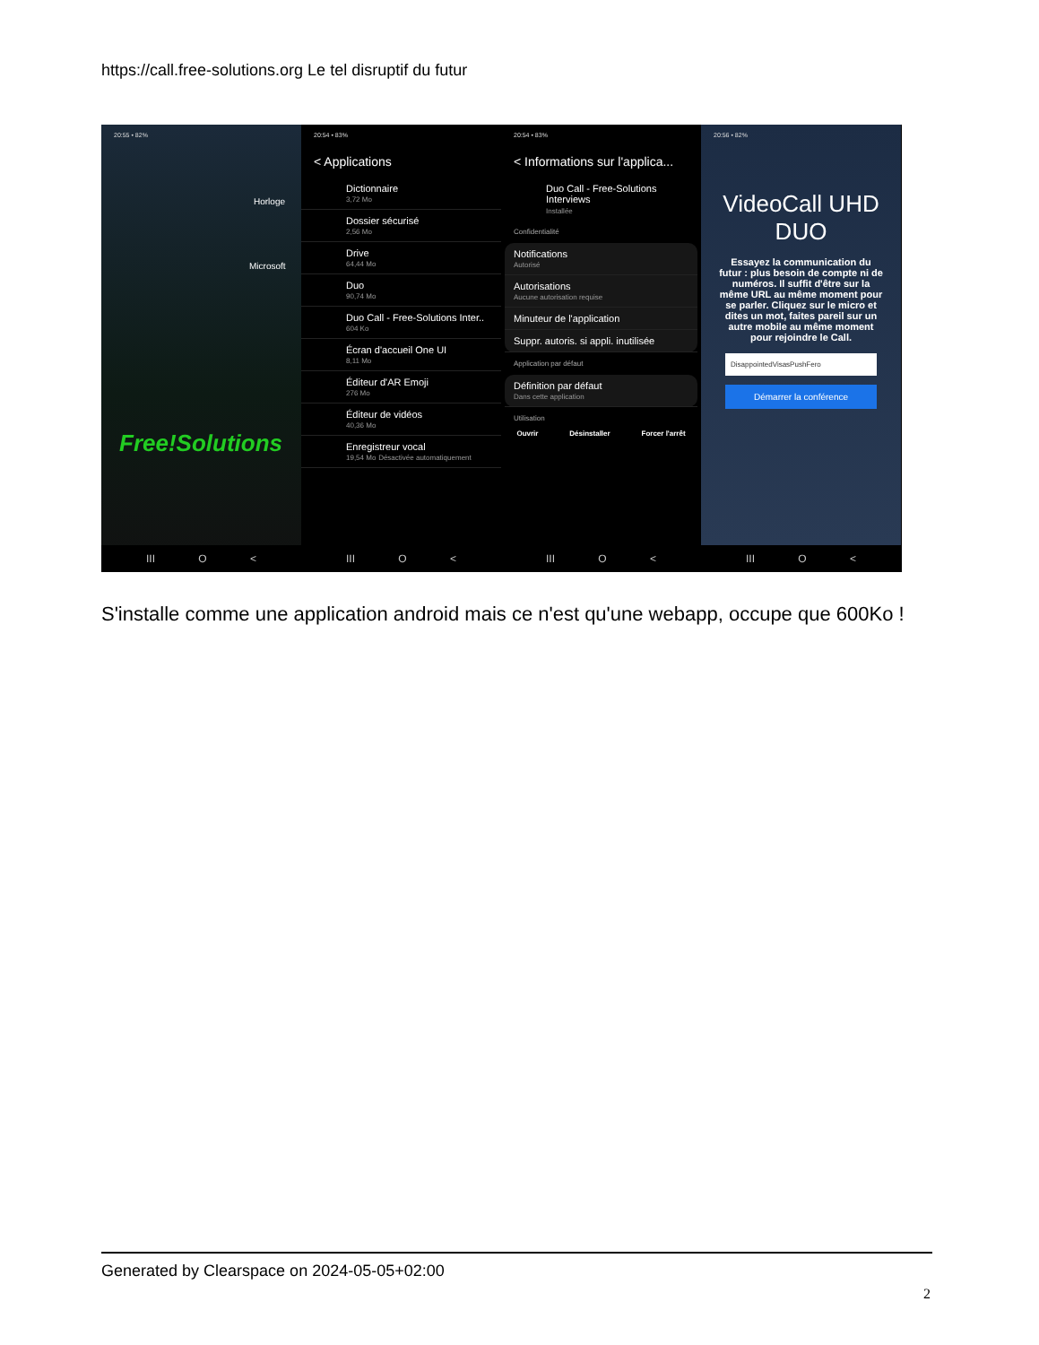https://call.free-solutions.org Le tel disruptif du futur
20:55 • 82%
Horloge
Microsoft
Free!Solutions
III O <
20:54 • 83%
< Applications
Dictionnaire
3,72 Mo
Dossier sécurisé
2,56 Mo
Drive
64,44 Mo
Duo
90,74 Mo
Duo Call - Free-Solutions Inter..
604 Ko
Écran d'accueil One UI
8,11 Mo
Éditeur d'AR Emoji
276 Mo
Éditeur de vidéos
40,36 Mo
Enregistreur vocal
19,54 Mo Désactivée automatiquement
III O <
20:54 • 83%
< Informations sur l'applica...
Duo Call - Free-Solutions Interviews
Installée
Confidentialité
Notifications
Autorisé
Autorisations
Aucune autorisation requise
Minuteur de l'application
Suppr. autoris. si appli. inutilisée
Application par défaut
Définition par défaut
Dans cette application
Utilisation
Ouvrir Désinstaller Forcer l'arrêt
III O <
20:56 • 82%
VideoCall UHD DUO
Essayez la communication du futur : plus besoin de compte ni de numéros. Il suffit d'être sur la même URL au même moment pour se parler. Cliquez sur le micro et dites un mot, faites pareil sur un autre mobile au même moment pour rejoindre le Call.
DisappointedVisasPushFero
Démarrer la conférence
III O <
S'installe comme une application android mais ce n'est qu'une webapp, occupe que 600Ko !
Generated by Clearspace on 2024-05-05+02:00
2